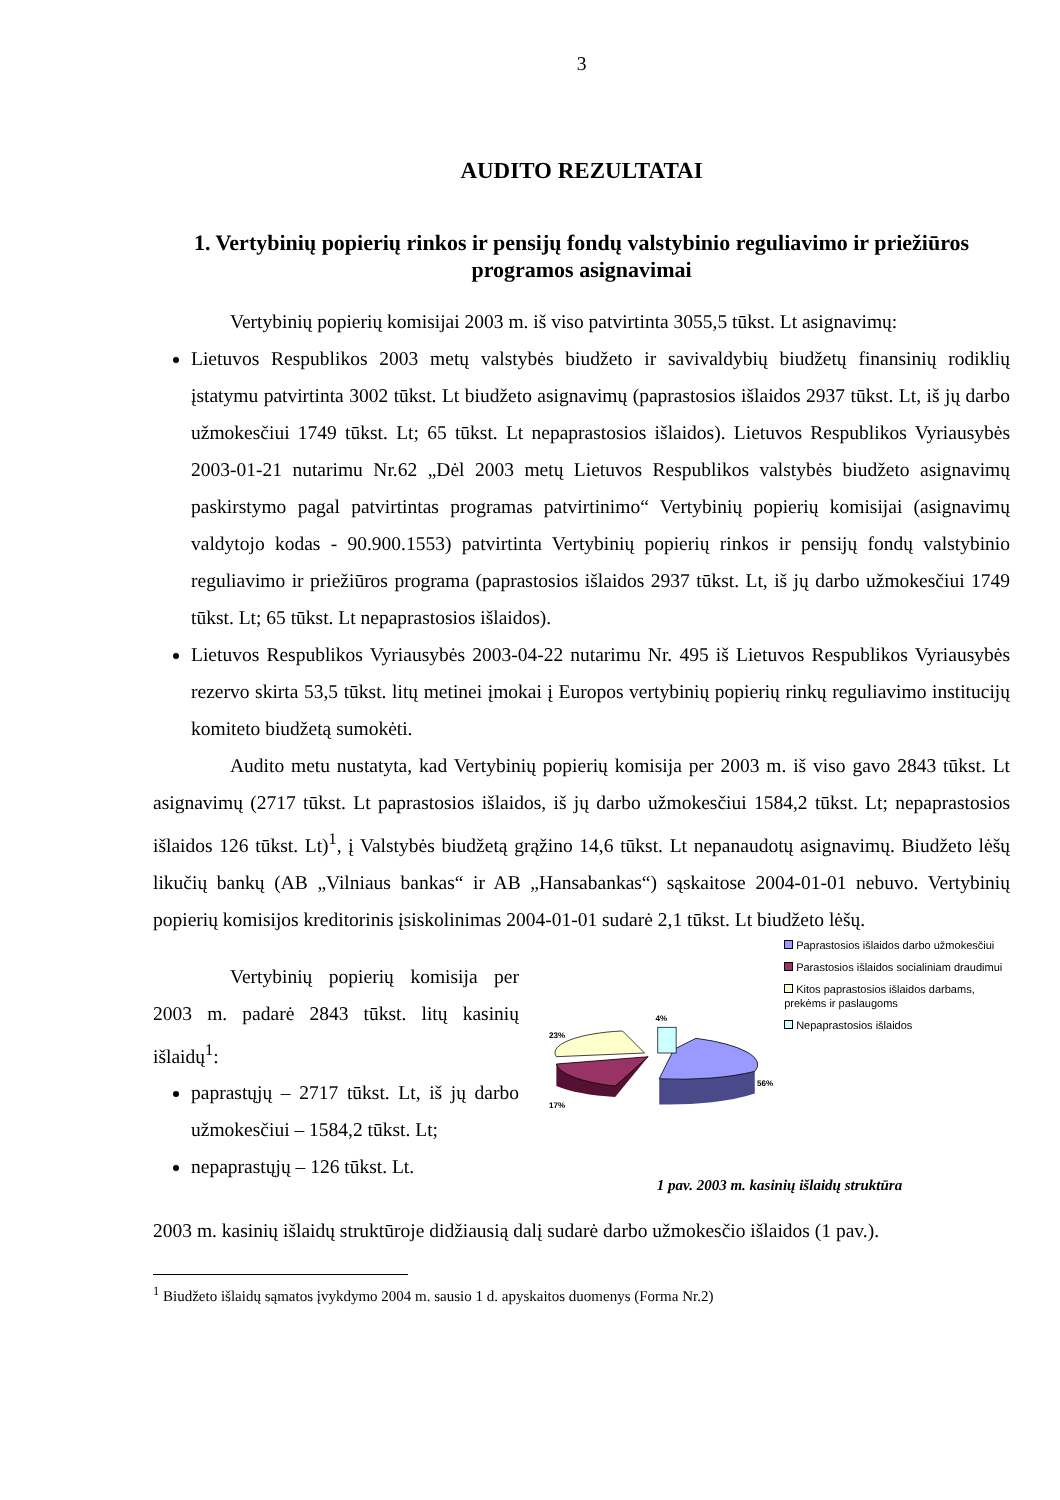3
AUDITO REZULTATAI
1. Vertybinių popierių rinkos ir pensijų fondų valstybinio reguliavimo ir priežiūros programos asignavimai
Vertybinių popierių komisijai 2003 m. iš viso patvirtinta 3055,5 tūkst. Lt asignavimų:
Lietuvos Respublikos 2003 metų valstybės biudžeto ir savivaldybių biudžetų finansinių rodiklių įstatymu patvirtinta 3002 tūkst. Lt biudžeto asignavimų (paprastosios išlaidos 2937 tūkst. Lt, iš jų darbo užmokesčiui 1749 tūkst. Lt; 65 tūkst. Lt nepaprastosios išlaidos). Lietuvos Respublikos Vyriausybės 2003-01-21 nutarimu Nr.62 „Dėl 2003 metų Lietuvos Respublikos valstybės biudžeto asignavimų paskirstymo pagal patvirtintas programas patvirtinimo“ Vertybinių popierių komisijai (asignavimų valdytojo kodas - 90.900.1553) patvirtinta Vertybinių popierių rinkos ir pensijų fondų valstybinio reguliavimo ir priežiūros programa (paprastosios išlaidos 2937 tūkst. Lt, iš jų darbo užmokesčiui 1749 tūkst. Lt; 65 tūkst. Lt nepaprastosios išlaidos).
Lietuvos Respublikos Vyriausybės 2003-04-22 nutarimu Nr. 495 iš Lietuvos Respublikos Vyriausybės rezervo skirta 53,5 tūkst. litų metinei įmokai į Europos vertybinių popierių rinkų reguliavimo institucijų komiteto biudžetą sumokėti.
Audito metu nustatyta, kad Vertybinių popierių komisija per 2003 m. iš viso gavo 2843 tūkst. Lt asignavimų (2717 tūkst. Lt paprastosios išlaidos, iš jų darbo užmokesčiui 1584,2 tūkst. Lt; nepaprastosios išlaidos 126 tūkst. Lt)<sup>1</sup>, į Valstybės biudžetą grąžino 14,6 tūkst. Lt nepanaudotų asignavimų. Biudžeto lėšų likučių bankų (AB „Vilniaus bankas“ ir AB „Hansabankas“) sąskaitose 2004-01-01 nebuvo. Vertybinių popierių komisijos kreditorinis įsiskolinimas 2004-01-01 sudarė 2,1 tūkst. Lt biudžeto lėšų.
Vertybinių popierių komisija per 2003 m. padarė 2843 tūkst. litų kasinių išlaidų<sup>1</sup>:
paprastųjų – 2717 tūkst. Lt, iš jų darbo užmokesčiui – 1584,2 tūkst. Lt;
nepaprastųjų – 126 tūkst. Lt.
4%
23%
56%
17%
Paprastosios išlaidos darbo užmokesčiui
Parastosios išlaidos socialiniam draudimui
Kitos paprastosios išlaidos darbams, prekėms ir paslaugoms
Nepaprastosios išlaidos
1 pav. 2003 m. kasinių išlaidų struktūra
2003 m. kasinių išlaidų struktūroje didžiausią dalį sudarė darbo užmokesčio išlaidos (1 pav.).
<sup>1</sup> Biudžeto išlaidų sąmatos įvykdymo 2004 m. sausio 1 d. apyskaitos duomenys (Forma Nr.2)